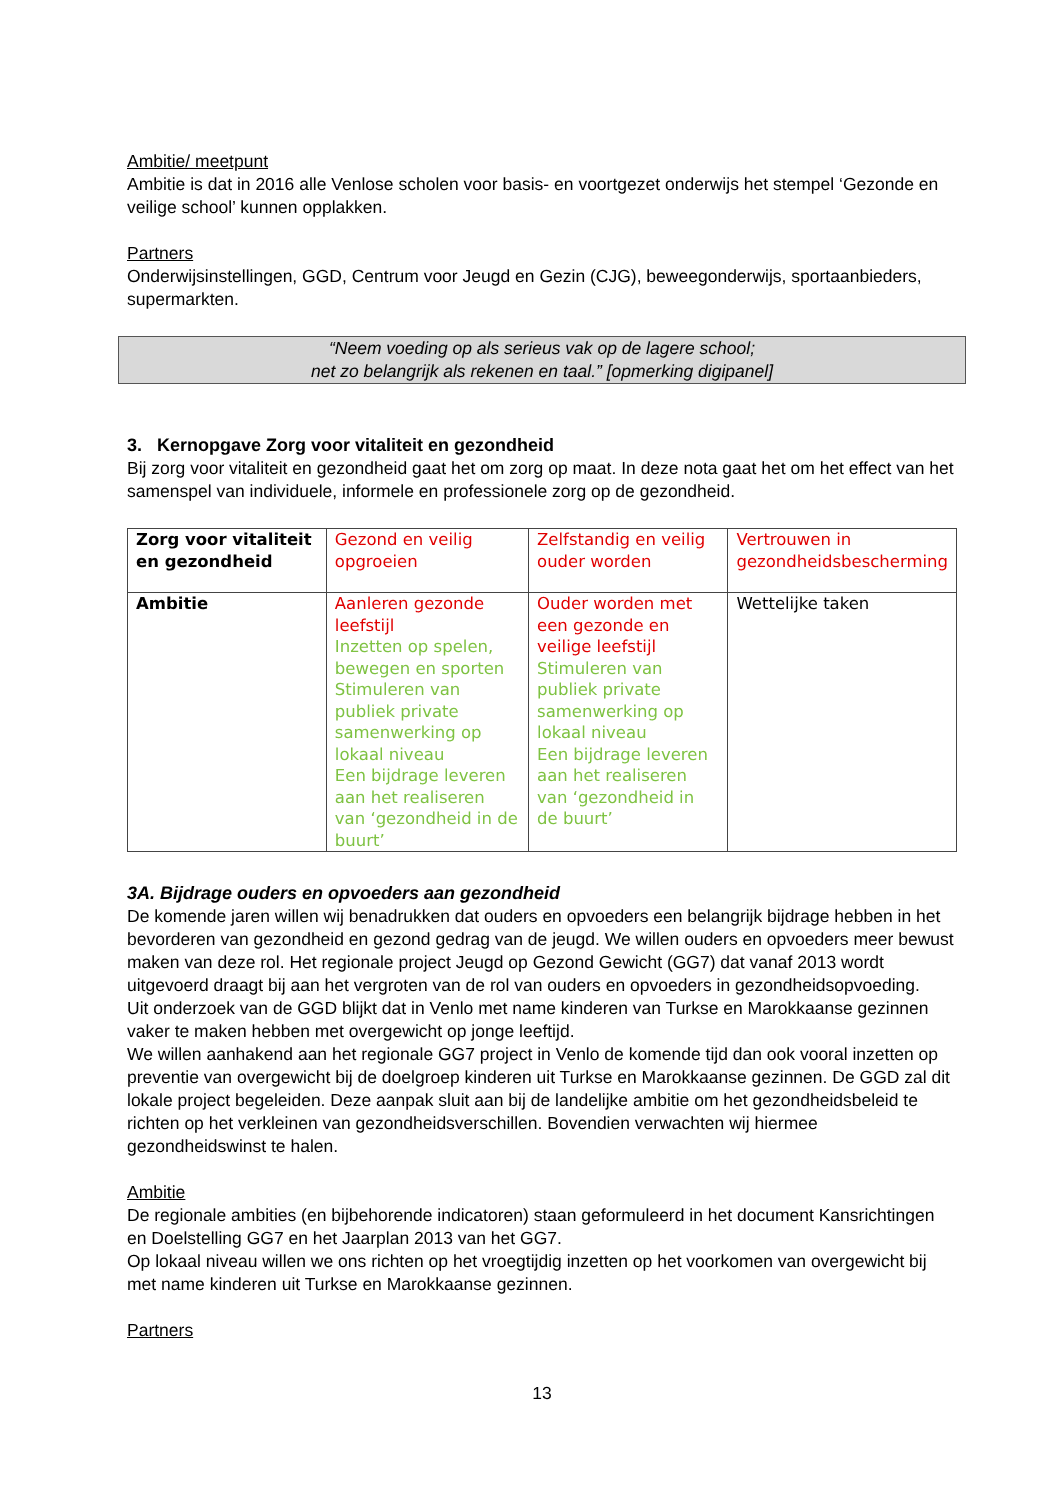Ambitie/ meetpunt
Ambitie is dat in 2016 alle Venlose scholen voor basis- en voortgezet onderwijs het stempel ‘Gezonde en veilige school’ kunnen opplakken.
Partners
Onderwijsinstellingen, GGD, Centrum voor Jeugd en Gezin (CJG), beweegonderwijs, sportaanbieders, supermarkten.
“Neem voeding op als serieus vak op de lagere school;
net zo belangrijk als rekenen en taal.” [opmerking digipanel]
3. Kernopgave Zorg voor vitaliteit en gezondheid
Bij zorg voor vitaliteit en gezondheid gaat het om zorg op maat. In deze nota gaat het om het effect van het samenspel van individuele, informele en professionele zorg op de gezondheid.
| Zorg voor vitaliteit en gezondheid | Gezond en veilig opgroeien | Zelfstandig en veilig ouder worden | Vertrouwen in gezondheidsbescherming |
| Ambitie | Aanleren gezonde leefstijl Inzetten op spelen, bewegen en sporten Stimuleren van publiek private samenwerking op lokaal niveau Een bijdrage leveren aan het realiseren van ‘gezondheid in de buurt’ | Ouder worden met een gezonde en veilige leefstijl Stimuleren van publiek private samenwerking op lokaal niveau Een bijdrage leveren aan het realiseren van ‘gezondheid in de buurt’ | Wettelijke taken |
3A. Bijdrage ouders en opvoeders aan gezondheid
De komende jaren willen wij benadrukken dat ouders en opvoeders een belangrijk bijdrage hebben in het bevorderen van gezondheid en gezond gedrag van de jeugd. We willen ouders en opvoeders meer bewust maken van deze rol. Het regionale project Jeugd op Gezond Gewicht (GG7) dat vanaf 2013 wordt uitgevoerd draagt bij aan het vergroten van de rol van ouders en opvoeders in gezondheidsopvoeding.
Uit onderzoek van de GGD blijkt dat in Venlo met name kinderen van Turkse en Marokkaanse gezinnen vaker te maken hebben met overgewicht op jonge leeftijd.
We willen aanhakend aan het regionale GG7 project in Venlo de komende tijd dan ook vooral inzetten op preventie van overgewicht bij de doelgroep kinderen uit Turkse en Marokkaanse gezinnen. De GGD zal dit lokale project begeleiden. Deze aanpak sluit aan bij de landelijke ambitie om het gezondheidsbeleid te richten op het verkleinen van gezondheidsverschillen. Bovendien verwachten wij hiermee gezondheidswinst te halen.
Ambitie
De regionale ambities (en bijbehorende indicatoren) staan geformuleerd in het document Kansrichtingen en Doelstelling GG7 en het Jaarplan 2013 van het GG7.
Op lokaal niveau willen we ons richten op het vroegtijdig inzetten op het voorkomen van overgewicht bij met name kinderen uit Turkse en Marokkaanse gezinnen.
Partners
13